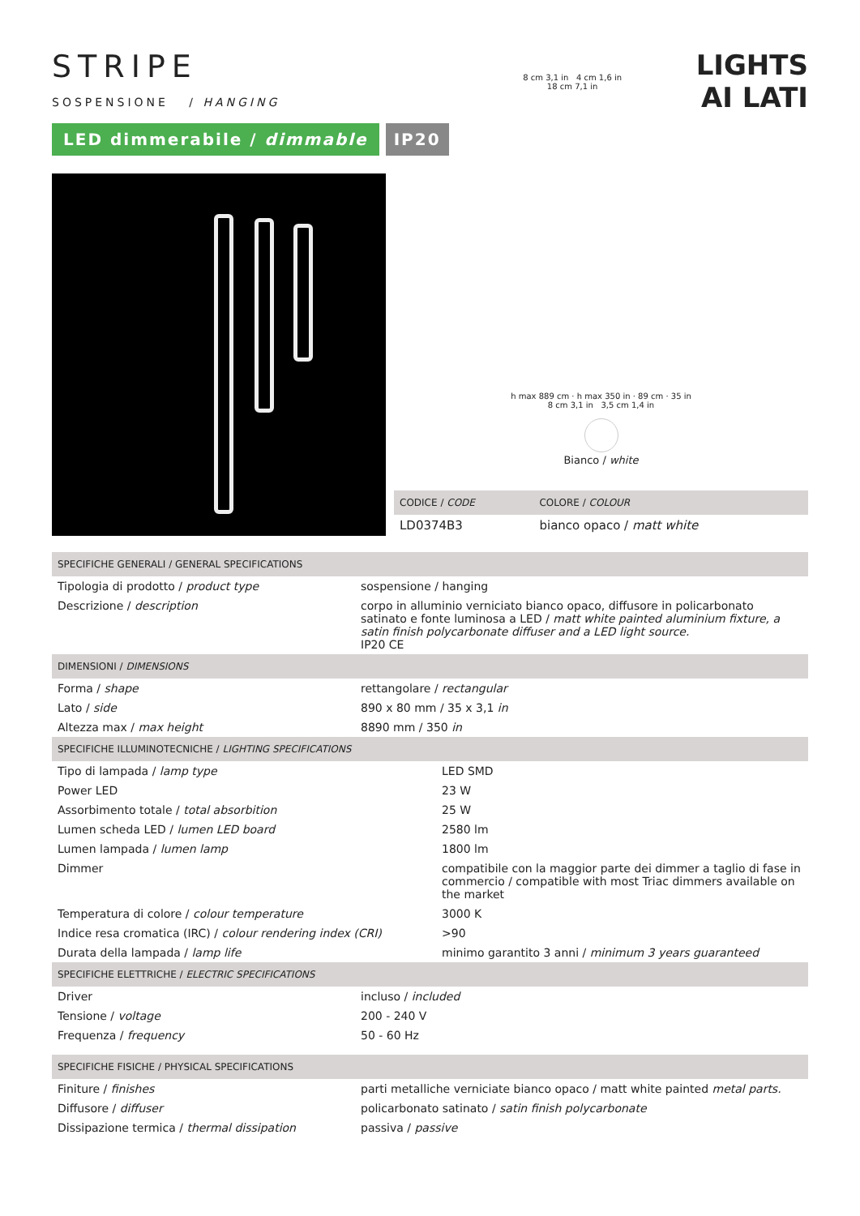STRIPE
SOSPENSIONE / HANGING
LED dimmerabile / dimmable IP20
8 cm 3,1 in 4 cm 1,6 in
18 cm 7,1 in
LIGHTS
AI LATI
h max 889 cm · h max 350 in · 89 cm · 35 in
8 cm 3,1 in 3,5 cm 1,4 in
Bianco / white
| CODICE / CODE | COLORE / COLOUR |
| --- | --- |
| LD0374B3 | bianco opaco / matt white |
| SPECIFICHE GENERALI / GENERAL SPECIFICATIONS | |
| --- | --- |
| Tipologia di prodotto / product type | sospensione / hanging |
| Descrizione / description | corpo in alluminio verniciato bianco opaco, diffusore in policarbonato satinato e fonte luminosa a LED / matt white painted aluminium fixture, a satin finish polycarbonate diffuser and a LED light source. IP20 CE |
| DIMENSIONI / DIMENSIONS | |
| Forma / shape | rettangolare / rectangular |
| Lato / side | 890 x 80 mm / 35 x 3,1 in |
| Altezza max / max height | 8890 mm / 350 in |
| SPECIFICHE ILLUMINOTECNICHE / LIGHTING SPECIFICATIONS | |
| --- | --- |
| Tipo di lampada / lamp type | LED SMD |
| Power LED | 23 W |
| Assorbimento totale / total absorbition | 25 W |
| Lumen scheda LED / lumen LED board | 2580 lm |
| Lumen lampada / lumen lamp | 1800 lm |
| Dimmer | compatibile con la maggior parte dei dimmer a taglio di fase in commercio / compatible with most Triac dimmers available on the market |
| Temperatura di colore / colour temperature | 3000 K |
| Indice resa cromatica (IRC) / colour rendering index (CRI) | >90 |
| Durata della lampada / lamp life | minimo garantito 3 anni / minimum 3 years guaranteed |
| SPECIFICHE ELETTRICHE / ELECTRIC SPECIFICATIONS | |
| --- | --- |
| Driver | incluso / included |
| Tensione / voltage | 200 - 240 V |
| Frequenza / frequency | 50 - 60 Hz |
| SPECIFICHE FISICHE / PHYSICAL SPECIFICATIONS | |
| --- | --- |
| Finiture / finishes | parti metalliche verniciate bianco opaco / matt white painted metal parts. |
| Diffusore / diffuser | policarbonato satinato / satin finish polycarbonate |
| Dissipazione termica / thermal dissipation | passiva / passive |